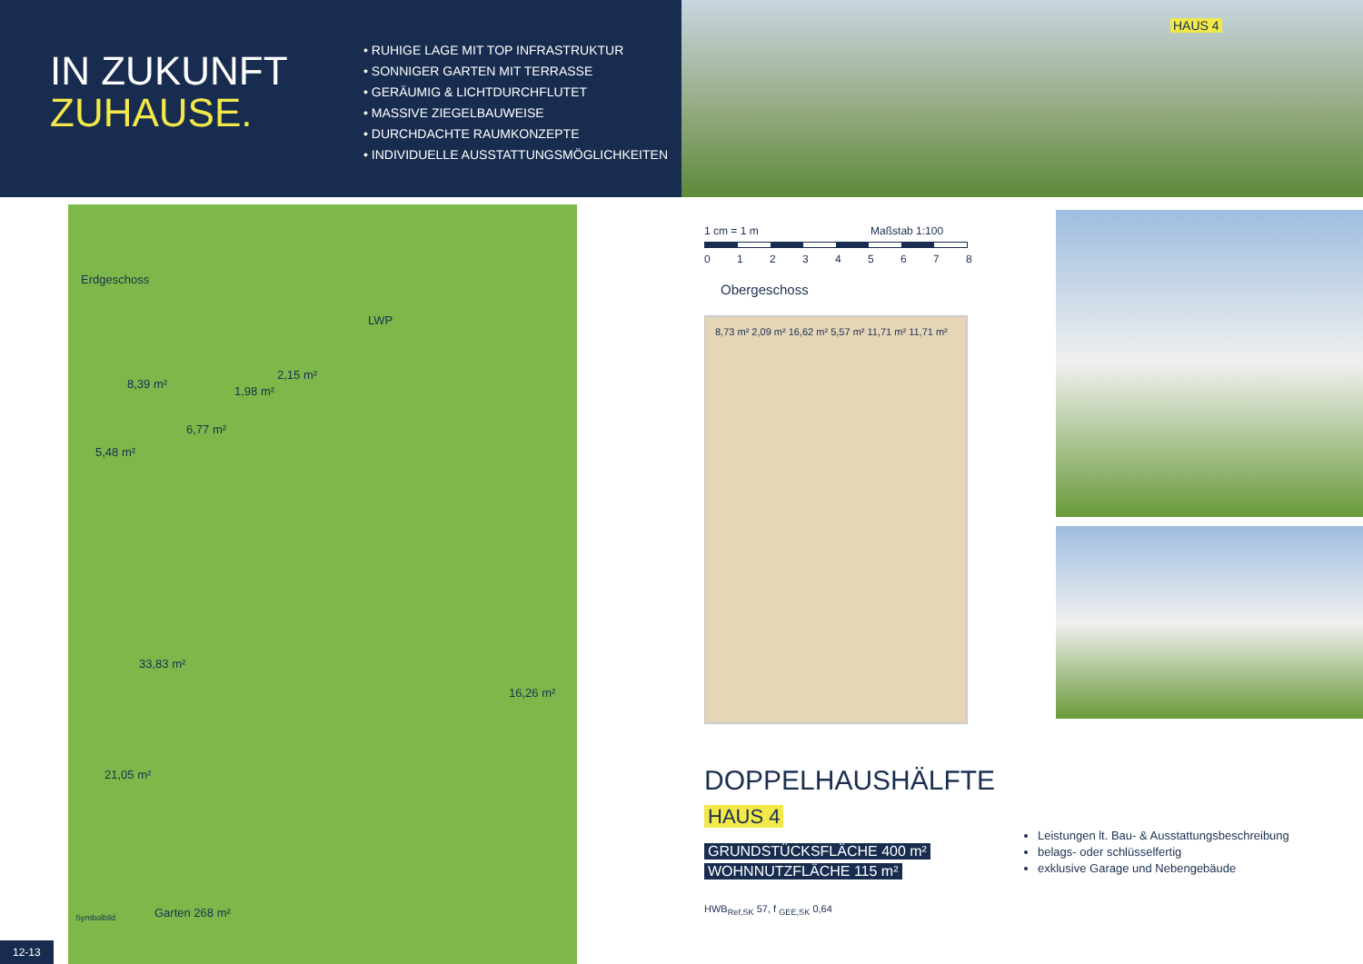IN ZUKUNFT
ZUHAUSE.
• RUHIGE LAGE MIT TOP INFRASTRUKTUR
• SONNIGER GARTEN MIT TERRASSE
• GERÄUMIG & LICHTDURCHFLUTET
• MASSIVE ZIEGELBAUWEISE
• DURCHDACHTE RAUMKONZEPTE
• INDIVIDUELLE AUSSTATTUNGSMÖGLICHKEITEN
HAUS 4
Erdgeschoss
LWP
8,39 m²
1,98 m²
2,15 m²
6,77 m²
5,48 m²
33,83 m²
16,26 m²
21,05 m²
Garten 268 m²
Symbolbild
1 cm = 1 m Maßstab 1:100
0 1 2 3 4 5 6 7 8
Obergeschoss
8,73 m² 2,09 m² 16,62 m² 5,57 m² 11,71 m² 11,71 m²
DOPPELHAUSHÄLFTE
HAUS 4
GRUNDSTÜCKSFLÄCHE 400 m²
WOHNNUTZFLÄCHE 115 m²
HWB<sub>Ref,SK</sub> 57, f <sub>GEE,SK</sub> 0,64
Leistungen lt. Bau- & Ausstattungsbeschreibung
belags- oder schlüsselfertig
exklusive Garage und Nebengebäude
12-13